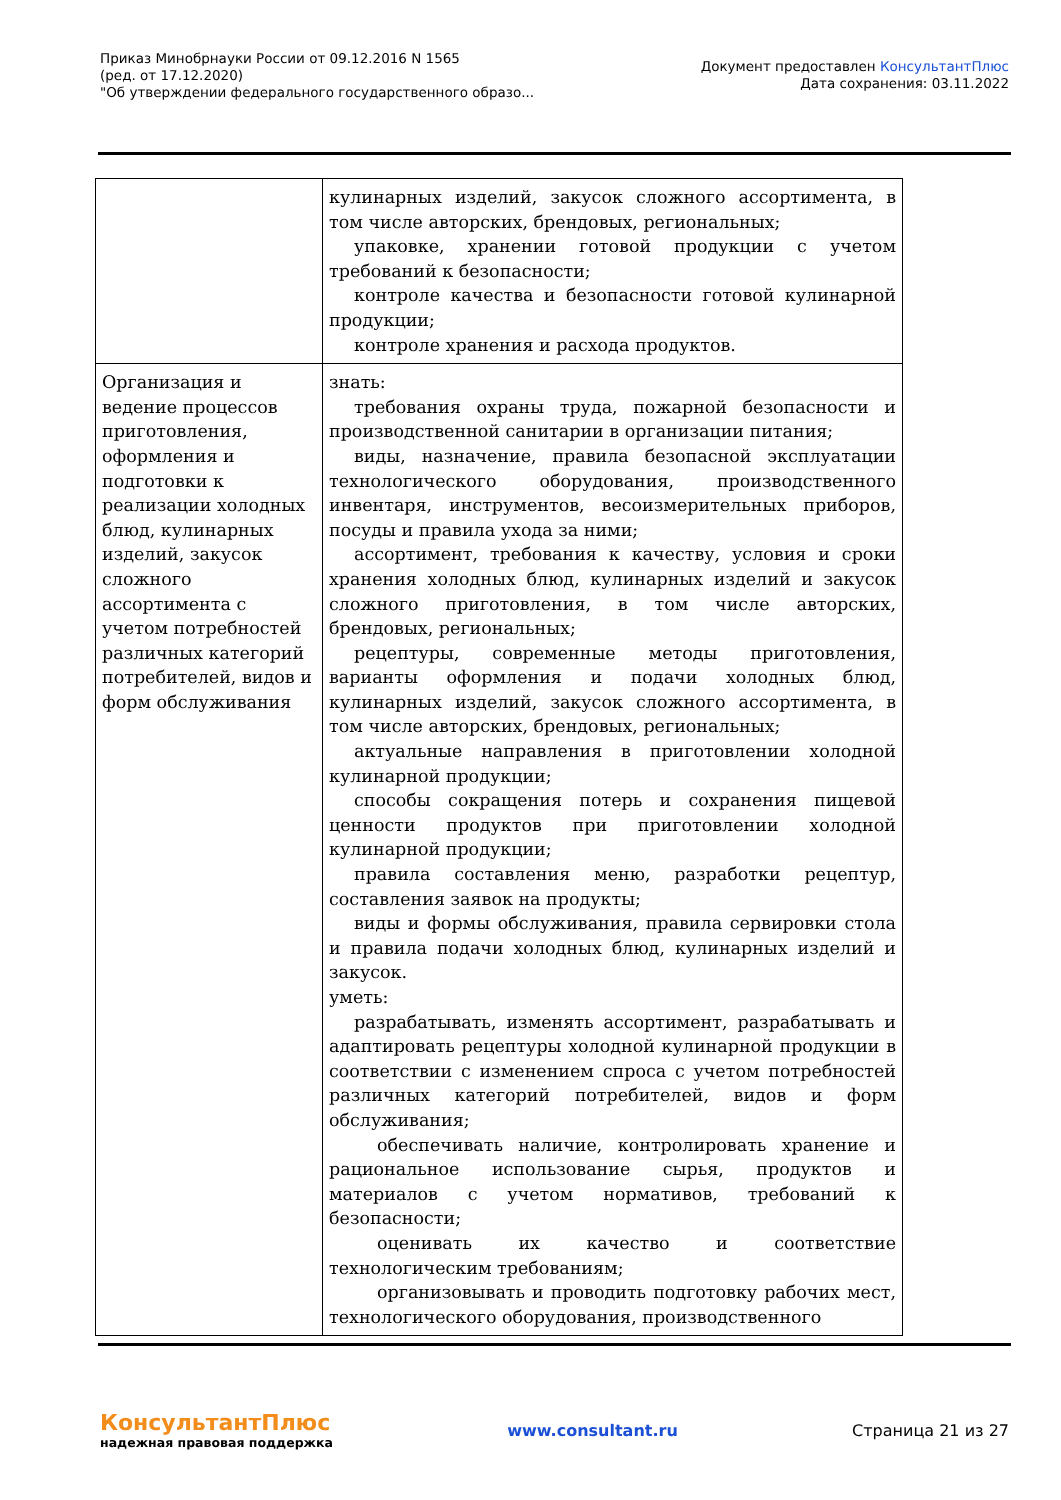Приказ Минобрнауки России от 09.12.2016 N 1565
(ред. от 17.12.2020)
"Об утверждении федерального государственного образо...
Документ предоставлен КонсультантПлюс
Дата сохранения: 03.11.2022
| | кулинарных изделий, закусок сложного ассортимента, в том числе авторских, брендовых, региональных; упаковке, хранении готовой продукции с учетом требований к безопасности; контроле качества и безопасности готовой кулинарной продукции; контроле хранения и расхода продуктов. |
| Организация и ведение процессов приготовления, оформления и подготовки к реализации холодных блюд, кулинарных изделий, закусок сложного ассортимента с учетом потребностей различных категорий потребителей, видов и форм обслуживания | знать: требования охраны труда, пожарной безопасности и производственной санитарии в организации питания; виды, назначение, правила безопасной эксплуатации технологического оборудования, производственного инвентаря, инструментов, весоизмерительных приборов, посуды и правила ухода за ними; ассортимент, требования к качеству, условия и сроки хранения холодных блюд, кулинарных изделий и закусок сложного приготовления, в том числе авторских, брендовых, региональных; рецептуры, современные методы приготовления, варианты оформления и подачи холодных блюд, кулинарных изделий, закусок сложного ассортимента, в том числе авторских, брендовых, региональных; актуальные направления в приготовлении холодной кулинарной продукции; способы сокращения потерь и сохранения пищевой ценности продуктов при приготовлении холодной кулинарной продукции; правила составления меню, разработки рецептур, составления заявок на продукты; виды и формы обслуживания, правила сервировки стола и правила подачи холодных блюд, кулинарных изделий и закусок. уметь: разрабатывать, изменять ассортимент, разрабатывать и адаптировать рецептуры холодной кулинарной продукции в соответствии с изменением спроса с учетом потребностей различных категорий потребителей, видов и форм обслуживания; обеспечивать наличие, контролировать хранение и рациональное использование сырья, продуктов и материалов с учетом нормативов, требований к безопасности; оценивать их качество и соответствие технологическим требованиям; организовывать и проводить подготовку рабочих мест, технологического оборудования, производственного |
КонсультантПлюс
надежная правовая поддержка
www.consultant.ru Страница 21 из 27